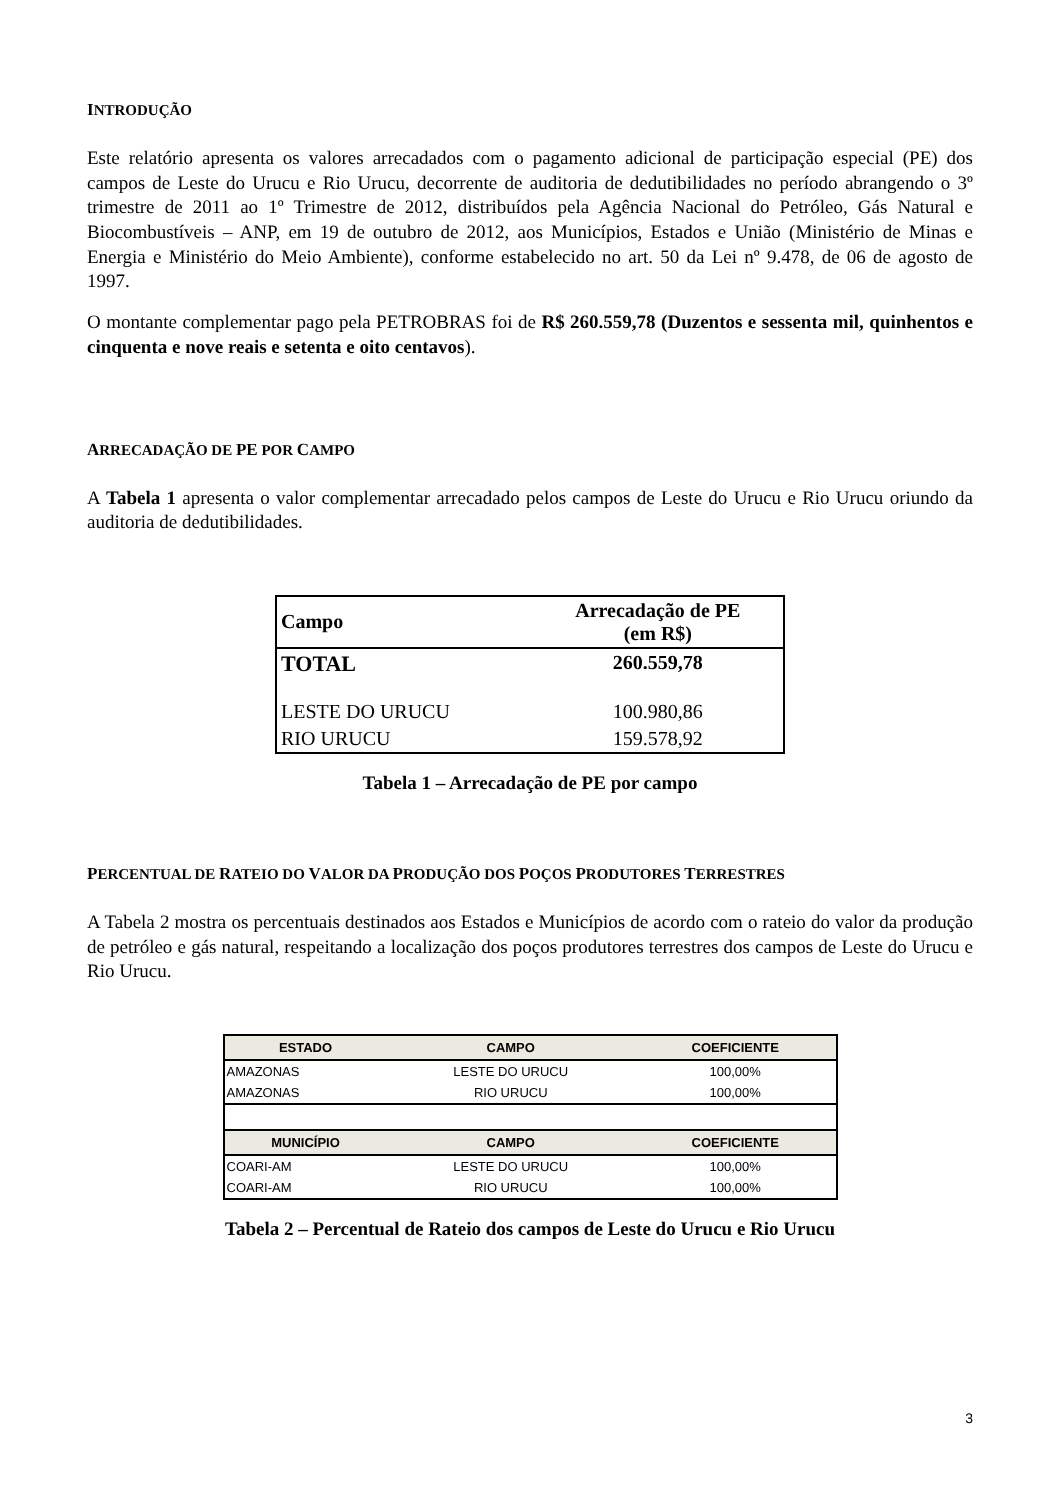INTRODUÇÃO
Este relatório apresenta os valores arrecadados com o pagamento adicional de participação especial (PE) dos campos de Leste do Urucu e Rio Urucu, decorrente de auditoria de dedutibilidades no período abrangendo o 3º trimestre de 2011 ao 1º Trimestre de 2012, distribuídos pela Agência Nacional do Petróleo, Gás Natural e Biocombustíveis – ANP, em 19 de outubro de 2012, aos Municípios, Estados e União (Ministério de Minas e Energia e Ministério do Meio Ambiente), conforme estabelecido no art. 50 da Lei nº 9.478, de 06 de agosto de 1997.
O montante complementar pago pela PETROBRAS foi de R$ 260.559,78 (Duzentos e sessenta mil, quinhentos e cinquenta e nove reais e setenta e oito centavos).
ARRECADAÇÃO DE PE POR CAMPO
A Tabela 1 apresenta o valor complementar arrecadado pelos campos de Leste do Urucu e Rio Urucu oriundo da auditoria de dedutibilidades.
| Campo | Arrecadação de PE (em R$) |
| --- | --- |
| TOTAL | 260.559,78 |
| LESTE DO URUCU | 100.980,86 |
| RIO URUCU | 159.578,92 |
Tabela 1 – Arrecadação de PE por campo
PERCENTUAL DE RATEIO DO VALOR DA PRODUÇÃO DOS POÇOS PRODUTORES TERRESTRES
A Tabela 2 mostra os percentuais destinados aos Estados e Municípios de acordo com o rateio do valor da produção de petróleo e gás natural, respeitando a localização dos poços produtores terrestres dos campos de Leste do Urucu e Rio Urucu.
| ESTADO | CAMPO | COEFICIENTE |
| --- | --- | --- |
| AMAZONAS | LESTE DO URUCU | 100,00% |
| AMAZONAS | RIO URUCU | 100,00% |
| MUNICÍPIO | CAMPO | COEFICIENTE |
| COARI-AM | LESTE DO URUCU | 100,00% |
| COARI-AM | RIO URUCU | 100,00% |
Tabela 2 – Percentual de Rateio dos campos de Leste do Urucu e Rio Urucu
3